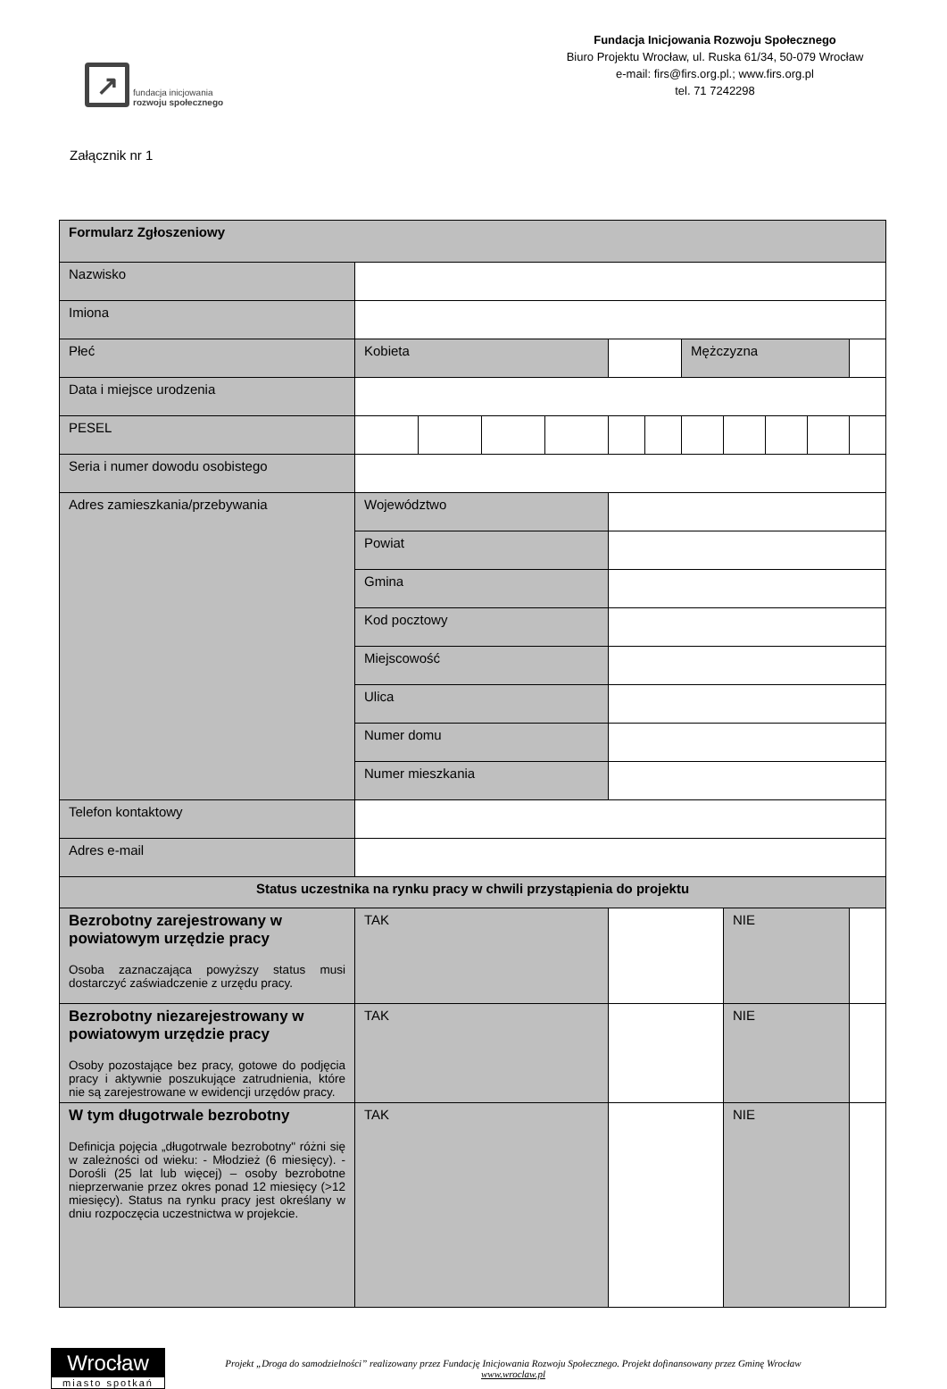↗
fundacja inicjowania
rozwoju społecznego
Fundacja Inicjowania Rozwoju Społecznego
Biuro Projektu Wrocław, ul. Ruska 61/34, 50-079 Wrocław
e-mail: firs@firs.org.pl.; www.firs.org.pl
tel. 71 7242298
Załącznik nr 1
| Formularz Zgłoszeniowy | | | | | | | | | | | |
| Nazwisko | | | | | | | | | | | |
| Imiona | | | | | | | | | | | |
| Płeć | Kobieta | | | | | | Mężczyzna | | | | |
| Data i miejsce urodzenia | | | | | | | | | | | |
| PESEL | | | | | | | | | | | |
| Seria i numer dowodu osobistego | | | | | | | | | | | |
| Adres zamieszkania/przebywania | Województwo | | | | | | | | | | |
| | Powiat | | | | | | | | | | |
| | Gmina | | | | | | | | | | |
| | Kod pocztowy | | | | | | | | | | |
| | Miejscowość | | | | | | | | | | |
| | Ulica | | | | | | | | | | |
| | Numer domu | | | | | | | | | | |
| | Numer mieszkania | | | | | | | | | | |
| Telefon kontaktowy | | | | | | | | | | | |
| Adres e-mail | | | | | | | | | | | |
| Status uczestnika na rynku pracy w chwili przystąpienia do projektu | | | | | | | | | | | |
| Bezrobotny zarejestrowany w powiatowym urzędzie pracy Osoba zaznaczająca powyższy status musi dostarczyć zaświadczenie z urzędu pracy. | TAK | | | | | | | NIE | | | |
| Bezrobotny niezarejestrowany w powiatowym urzędzie pracy Osoby pozostające bez pracy, gotowe do podjęcia pracy i aktywnie poszukujące zatrudnienia, które nie są zarejestrowane w ewidencji urzędów pracy. | TAK | | | | | | | NIE | | | |
| W tym długotrwale bezrobotny Definicja pojęcia „długotrwale bezrobotny" różni się w zależności od wieku: - Młodzież (6 miesięcy). - Dorośli (25 lat lub więcej) – osoby bezrobotne nieprzerwanie przez okres ponad 12 miesięcy (>12 miesięcy). Status na rynku pracy jest określany w dniu rozpoczęcia uczestnictwa w projekcie. | TAK | | | | | | | NIE | | | |
Wrocław
miasto spotkań
Projekt „Droga do samodzielności” realizowany przez Fundację Inicjowania Rozwoju Społecznego. Projekt dofinansowany przez Gminę Wrocław
www.wroclaw.pl